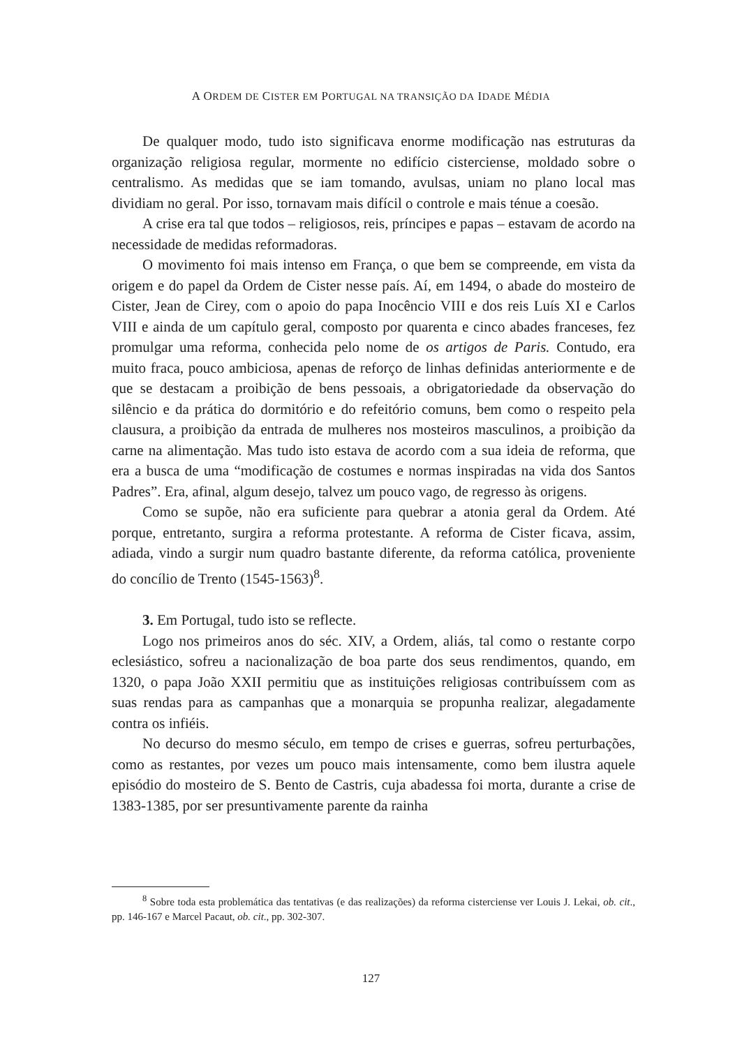A ORDEM DE CISTER EM PORTUGAL NA TRANSIÇÃO DA IDADE MÉDIA
De qualquer modo, tudo isto significava enorme modificação nas estruturas da organização religiosa regular, mormente no edifício cisterciense, moldado sobre o centralismo. As medidas que se iam tomando, avulsas, uniam no plano local mas dividiam no geral. Por isso, tornavam mais difícil o controle e mais ténue a coesão.
A crise era tal que todos – religiosos, reis, príncipes e papas – estavam de acordo na necessidade de medidas reformadoras.
O movimento foi mais intenso em França, o que bem se compreende, em vista da origem e do papel da Ordem de Cister nesse país. Aí, em 1494, o abade do mosteiro de Cister, Jean de Cirey, com o apoio do papa Inocêncio VIII e dos reis Luís XI e Carlos VIII e ainda de um capítulo geral, composto por quarenta e cinco abades franceses, fez promulgar uma reforma, conhecida pelo nome de os artigos de Paris. Contudo, era muito fraca, pouco ambiciosa, apenas de reforço de linhas definidas anteriormente e de que se destacam a proibição de bens pessoais, a obrigatoriedade da observação do silêncio e da prática do dormitório e do refeitório comuns, bem como o respeito pela clausura, a proibição da entrada de mulheres nos mosteiros masculinos, a proibição da carne na alimentação. Mas tudo isto estava de acordo com a sua ideia de reforma, que era a busca de uma “modificação de costumes e normas inspiradas na vida dos Santos Padres”. Era, afinal, algum desejo, talvez um pouco vago, de regresso às origens.
Como se supõe, não era suficiente para quebrar a atonia geral da Ordem. Até porque, entretanto, surgira a reforma protestante. A reforma de Cister ficava, assim, adiada, vindo a surgir num quadro bastante diferente, da reforma católica, proveniente do concílio de Trento (1545-1563)<sup>8</sup>.
3. Em Portugal, tudo isto se reflecte.
Logo nos primeiros anos do séc. XIV, a Ordem, aliás, tal como o restante corpo eclesiástico, sofreu a nacionalização de boa parte dos seus rendimentos, quando, em 1320, o papa João XXII permitiu que as instituições religiosas contribuíssem com as suas rendas para as campanhas que a monarquia se propunha realizar, alegadamente contra os infiéis.
No decurso do mesmo século, em tempo de crises e guerras, sofreu perturbações, como as restantes, por vezes um pouco mais intensamente, como bem ilustra aquele episódio do mosteiro de S. Bento de Castris, cuja abadessa foi morta, durante a crise de 1383-1385, por ser presuntivamente parente da rainha
<sup>8</sup> Sobre toda esta problemática das tentativas (e das realizações) da reforma cisterciense ver Louis J. Lekai, ob. cit., pp. 146-167 e Marcel Pacaut, ob. cit., pp. 302-307.
127